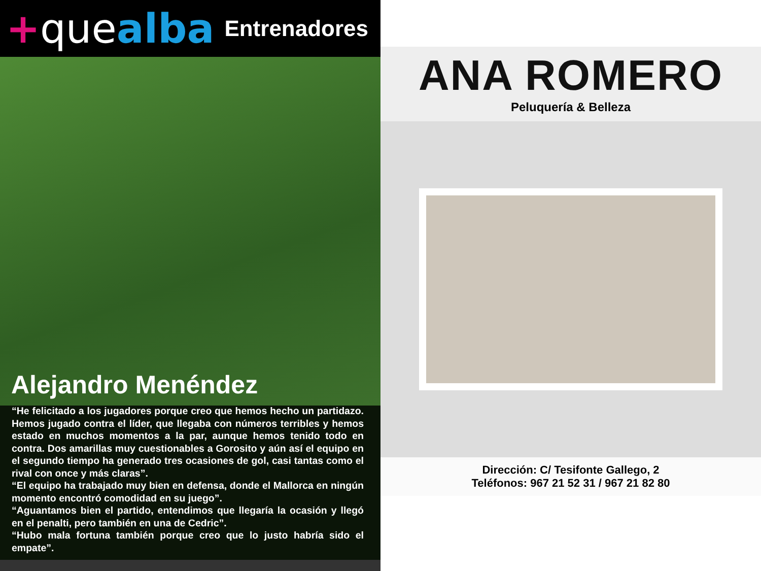+quealba
Entrenadores
Alejandro Menéndez
“He felicitado a los jugadores porque creo que hemos hecho un partidazo. Hemos jugado contra el líder, que llegaba con números terribles y hemos estado en muchos momentos a la par, aunque hemos tenido todo en contra. Dos amarillas muy cuestionables a Gorosito y aún así el equipo en el segundo tiempo ha generado tres ocasiones de gol, casi tantas como el rival con once y más claras”.
“El equipo ha trabajado muy bien en defensa, donde el Mallorca en ningún momento encontró comodidad en su juego”.
“Aguantamos bien el partido, entendimos que llegaría la ocasión y llegó en el penalti, pero también en una de Cedric”.
“Hubo mala fortuna también porque creo que lo justo habría sido el empate”.
ANA ROMERO
Peluquería & Belleza
Dirección: C/ Tesifonte Gallego, 2
Teléfonos: 967 21 52 31 / 967 21 82 80